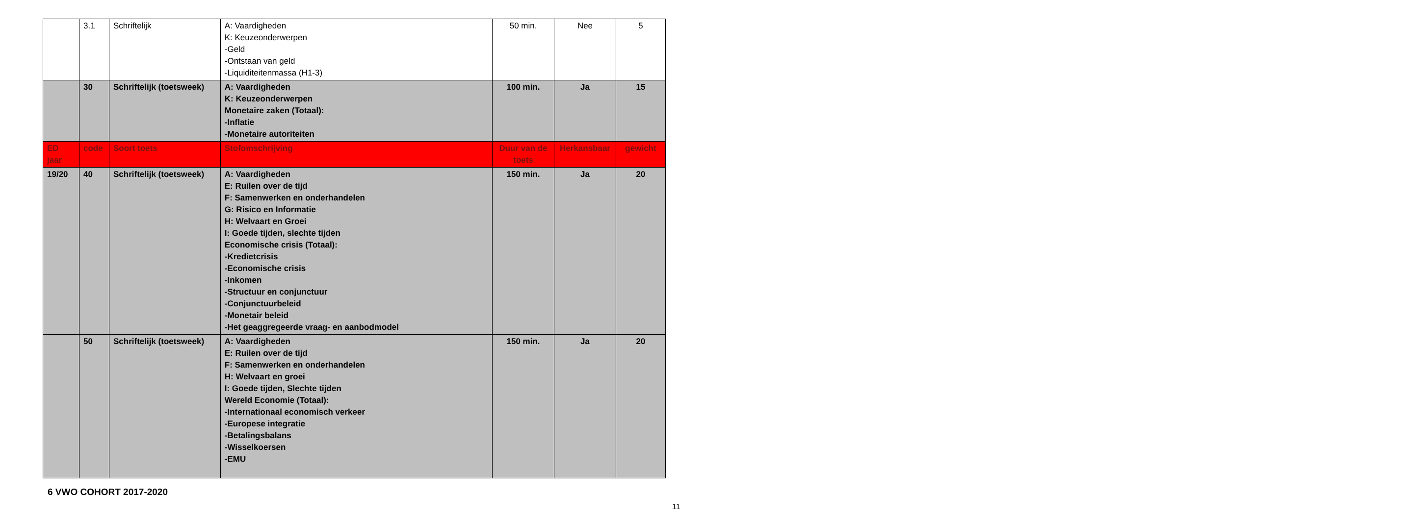| | 3.1 | Schriftelijk | A: Vaardigheden K: Keuzeonderwerpen -Geld -Ontstaan van geld -Liquiditeitenmassa (H1-3) | 50 min. | Nee | 5 |
| | 30 | Schriftelijk (toetsweek) | A: Vaardigheden K: Keuzeonderwerpen Monetaire zaken (Totaal): -Inflatie -Monetaire autoriteiten | 100 min. | Ja | 15 |
| ED jaar | code | Soort toets | Stofomschrijving | Duur van de toets | Herkansbaar | gewicht |
| 19/20 | 40 | Schriftelijk (toetsweek) | A: Vaardigheden E: Ruilen over de tijd F: Samenwerken en onderhandelen G: Risico en Informatie H: Welvaart en Groei I: Goede tijden, slechte tijden Economische crisis (Totaal): -Kredietcrisis -Economische crisis -Inkomen -Structuur en conjunctuur -Conjunctuurbeleid -Monetair beleid -Het geaggregeerde vraag- en aanbodmodel | 150 min. | Ja | 20 |
| | 50 | Schriftelijk (toetsweek) | A: Vaardigheden E: Ruilen over de tijd F: Samenwerken en onderhandelen H: Welvaart en groei I: Goede tijden, Slechte tijden Wereld Economie (Totaal): -Internationaal economisch verkeer -Europese integratie -Betalingsbalans -Wisselkoersen -EMU | 150 min. | Ja | 20 |
6 VWO COHORT 2017-2020
11